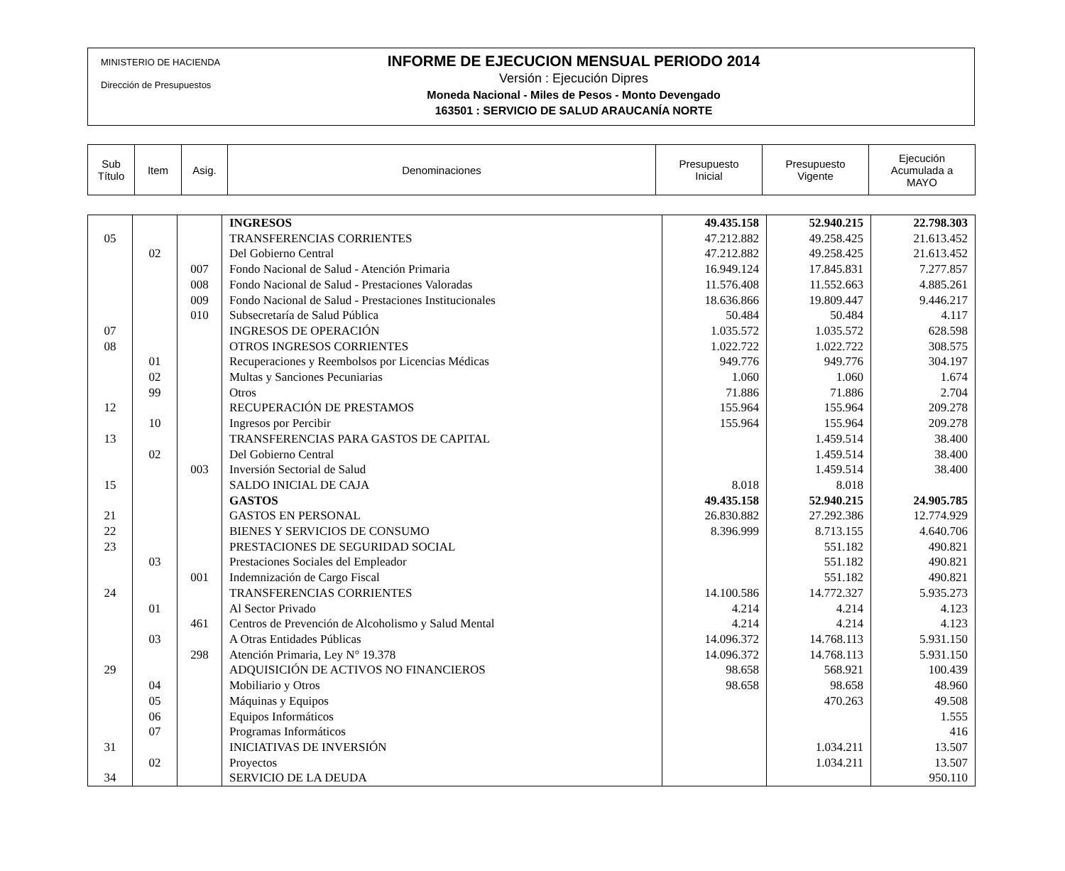MINISTERIO DE HACIENDA
Dirección de Presupuestos
INFORME DE EJECUCION MENSUAL PERIODO 2014
Versión : Ejecución Dipres
Moneda Nacional - Miles de Pesos - Monto Devengado
163501 : SERVICIO DE SALUD ARAUCANÍA NORTE
| Sub Título | Item | Asig. | Denominaciones | Presupuesto Inicial | Presupuesto Vigente | Ejecución Acumulada a MAYO |
| | | | INGRESOS | 49.435.158 | 52.940.215 | 22.798.303 |
| 05 | | | TRANSFERENCIAS CORRIENTES | 47.212.882 | 49.258.425 | 21.613.452 |
| | 02 | | Del Gobierno Central | 47.212.882 | 49.258.425 | 21.613.452 |
| | | 007 | Fondo Nacional de Salud - Atención Primaria | 16.949.124 | 17.845.831 | 7.277.857 |
| | | 008 | Fondo Nacional de Salud - Prestaciones Valoradas | 11.576.408 | 11.552.663 | 4.885.261 |
| | | 009 | Fondo Nacional de Salud - Prestaciones Institucionales | 18.636.866 | 19.809.447 | 9.446.217 |
| | | 010 | Subsecretaría de Salud Pública | 50.484 | 50.484 | 4.117 |
| 07 | | | INGRESOS DE OPERACIÓN | 1.035.572 | 1.035.572 | 628.598 |
| 08 | | | OTROS INGRESOS CORRIENTES | 1.022.722 | 1.022.722 | 308.575 |
| | 01 | | Recuperaciones y Reembolsos por Licencias Médicas | 949.776 | 949.776 | 304.197 |
| | 02 | | Multas y Sanciones Pecuniarias | 1.060 | 1.060 | 1.674 |
| | 99 | | Otros | 71.886 | 71.886 | 2.704 |
| 12 | | | RECUPERACIÓN DE PRESTAMOS | 155.964 | 155.964 | 209.278 |
| | 10 | | Ingresos por Percibir | 155.964 | 155.964 | 209.278 |
| 13 | | | TRANSFERENCIAS PARA GASTOS DE CAPITAL | | 1.459.514 | 38.400 |
| | 02 | | Del Gobierno Central | | 1.459.514 | 38.400 |
| | | 003 | Inversión Sectorial de Salud | | 1.459.514 | 38.400 |
| 15 | | | SALDO INICIAL DE CAJA | 8.018 | 8.018 | |
| | | | GASTOS | 49.435.158 | 52.940.215 | 24.905.785 |
| 21 | | | GASTOS EN PERSONAL | 26.830.882 | 27.292.386 | 12.774.929 |
| 22 | | | BIENES Y SERVICIOS DE CONSUMO | 8.396.999 | 8.713.155 | 4.640.706 |
| 23 | | | PRESTACIONES DE SEGURIDAD SOCIAL | | 551.182 | 490.821 |
| | 03 | | Prestaciones Sociales del Empleador | | 551.182 | 490.821 |
| | | 001 | Indemnización de Cargo Fiscal | | 551.182 | 490.821 |
| 24 | | | TRANSFERENCIAS CORRIENTES | 14.100.586 | 14.772.327 | 5.935.273 |
| | 01 | | Al Sector Privado | 4.214 | 4.214 | 4.123 |
| | | 461 | Centros de Prevención de Alcoholismo y Salud Mental | 4.214 | 4.214 | 4.123 |
| | 03 | | A Otras Entidades Públicas | 14.096.372 | 14.768.113 | 5.931.150 |
| | | 298 | Atención Primaria, Ley N° 19.378 | 14.096.372 | 14.768.113 | 5.931.150 |
| 29 | | | ADQUISICIÓN DE ACTIVOS NO FINANCIEROS | 98.658 | 568.921 | 100.439 |
| | 04 | | Mobiliario y Otros | 98.658 | 98.658 | 48.960 |
| | 05 | | Máquinas y Equipos | | 470.263 | 49.508 |
| | 06 | | Equipos Informáticos | | | 1.555 |
| | 07 | | Programas Informáticos | | | 416 |
| 31 | | | INICIATIVAS DE INVERSIÓN | | 1.034.211 | 13.507 |
| | 02 | | Proyectos | | 1.034.211 | 13.507 |
| 34 | | | SERVICIO DE LA DEUDA | | | 950.110 |